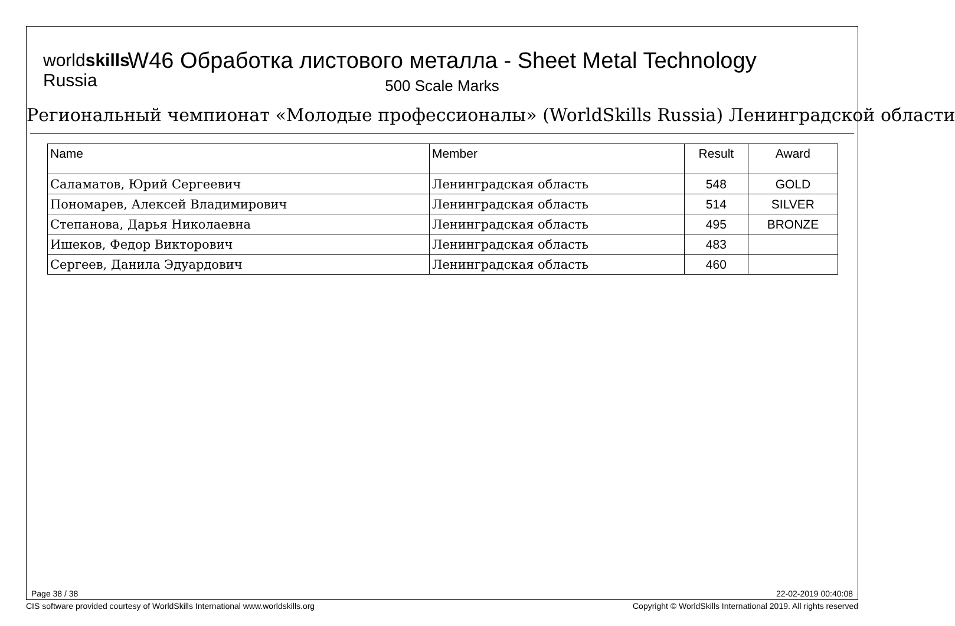worldskills
Russia
W46 Обработка листового металла - Sheet Metal Technology
500 Scale Marks
Региональный чемпионат «Молодые профессионалы» (WorldSkills Russia) Ленинградской области
| Name | Member | Result | Award |
| --- | --- | --- | --- |
| Саламатов, Юрий Сергеевич | Ленинградская область | 548 | GOLD |
| Пономарев, Алексей Владимирович | Ленинградская область | 514 | SILVER |
| Степанова, Дарья Николаевна | Ленинградская область | 495 | BRONZE |
| Ишеков, Федор Викторович | Ленинградская область | 483 | |
| Сергеев, Данила Эдуардович | Ленинградская область | 460 | |
Page 38 / 38 22-02-2019 00:40:08
CIS software provided courtesy of WorldSkills International www.worldskills.org Copyright © WorldSkills International 2019. All rights reserved